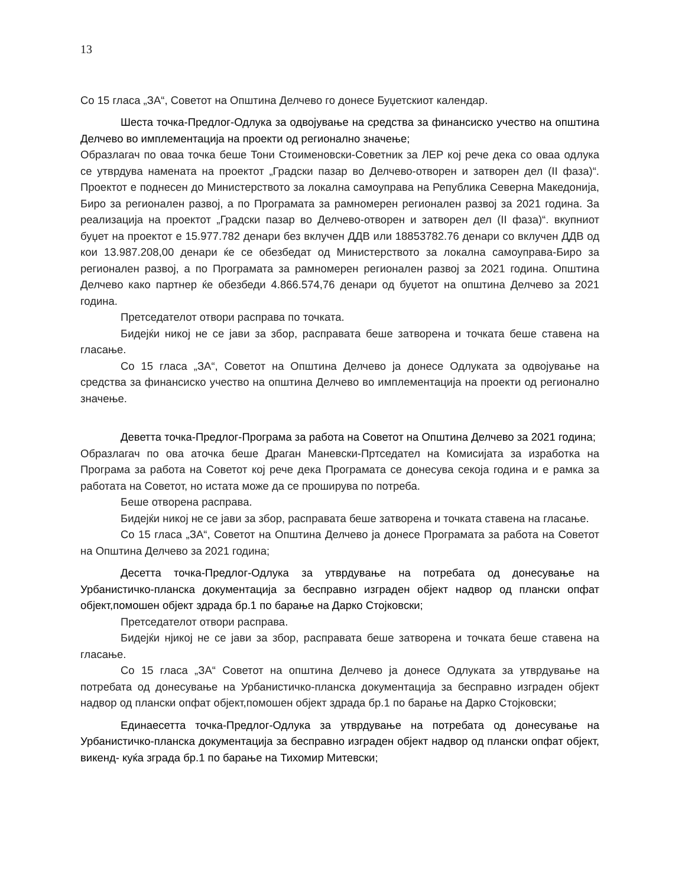13
Со 15 гласа „ЗА“, Советот на Општина Делчево го донесе Буџетскиот календар.
Шеста точка-Предлог-Одлука за одвојување на средства за финансиско учество на општина Делчево во имплементација на проекти од регионално значење;
Образлагач по оваа точка беше Тони Стоименовски-Советник за ЛЕР кој рече дека со оваа одлука се утврдува намената на проектот „Градски пазар во Делчево-отворен и затворен дел (II фаза)“. Проектот е поднесен до Министерството за локална самоуправа на Република Северна Македонија, Биро за регионален развој, а по Програмата за рамномерен регионален развој за 2021 година. За реализација на проектот „Градски пазар во Делчево-отворен и затворен дел (II фаза)“. вкупниот буџет на проектот е 15.977.782 денари без вклучен ДДВ или 18853782.76 денари со вклучен ДДВ од кои 13.987.208,00 денари ќе се обезбедат од Министерството за локална самоуправа-Биро за регионален развој, а по Програмата за рамномерен регионален развој за 2021 година. Општина Делчево како партнер ќе обезбеди 4.866.574,76 денари од буџетот на општина Делчево за 2021 година.
Претседателот отвори расправа по точката.
Бидејќи никој не се јави за збор, расправата беше затворена и точката беше ставена на гласање.
Со 15 гласа „ЗА“, Советот на Општина Делчево ја донесе Одлуката за одвојување на средства за финансиско учество на општина Делчево во имплементација на проекти од регионално значење.
Деветта точка-Предлог-Програма за работа на Советот на Општина Делчево за 2021 година;
Образлагач по ова аточка беше Драган Маневски-Пртседател на Комисијата за изработка на Програма за работа на Советот кој рече дека Програмата се донесува секоја година и е рамка за работата на Советот, но истата може да се проширува по потреба.
Беше отворена расправа.
Бидејќи никој не се јави за збор, расправата беше затворена и точката ставена на гласање.
Со 15 гласа „ЗА“, Советот на Општина Делчево ја донесе Програмата за работа на Советот на Општина Делчево за 2021 година;
Десетта точка-Предлог-Одлука за утврдување на потребата од донесување на Урбанистичко-планска документација за бесправно изграден објект надвор од плански опфат објект,помошен објект здрада бр.1 по барање на Дарко Стојковски;
Претседателот отвори расправа.
Бидејќи нјикој не се јави за збор, расправата беше затворена и точката беше ставена на гласање.
Со 15 гласа „ЗА“ Советот на општина Делчево ја донесе Одлуката за утврдување на потребата од донесување на Урбанистичко-планска документација за бесправно изграден објект надвор од плански опфат објект,помошен објект здрада бр.1 по барање на Дарко Стојковски;
Единаесетта точка-Предлог-Одлука за утврдување на потребата од донесување на Урбанистичко-планска документација за бесправно изграден објект надвор од плански опфат објект, викенд- куќа зграда бр.1 по барање на Тихомир Митевски;